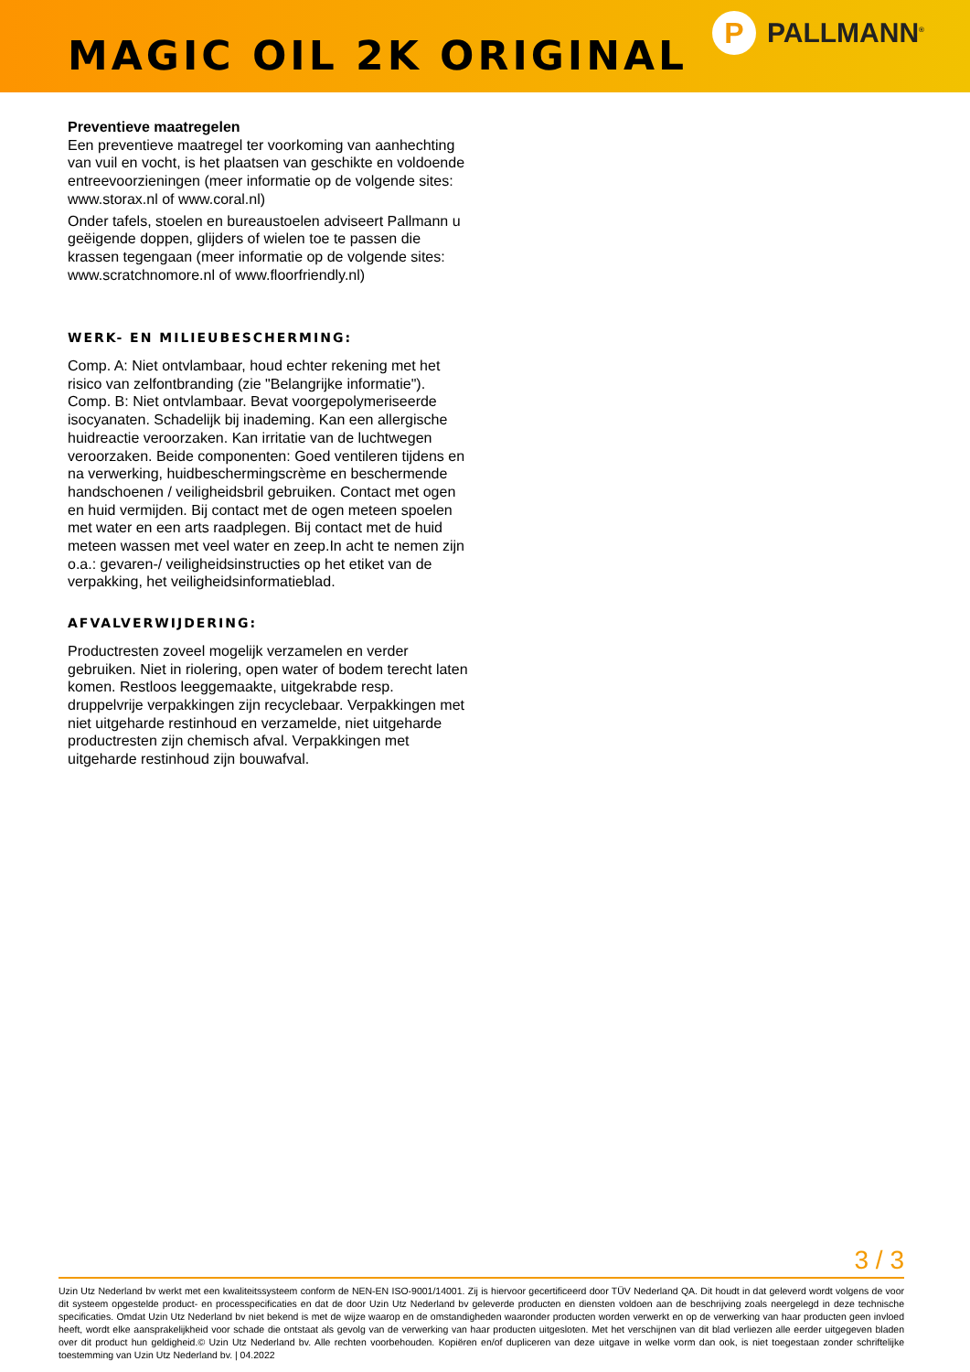MAGIC OIL 2K ORIGINAL
P
PALLMANN<sup>®</sup>
Preventieve maatregelen
Een preventieve maatregel ter voorkoming van aanhechting van vuil en vocht, is het plaatsen van geschikte en voldoende entreevoorzieningen (meer informatie op de volgende sites: www.storax.nl of www.coral.nl)
Onder tafels, stoelen en bureaustoelen adviseert Pallmann u geëigende doppen, glijders of wielen toe te passen die krassen tegengaan (meer informatie op de volgende sites: www.scratchnomore.nl of www.floorfriendly.nl)
WERK- EN MILIEUBESCHERMING:
Comp. A: Niet ontvlambaar, houd echter rekening met het risico van zelfontbranding (zie "Belangrijke informatie"). Comp. B: Niet ontvlambaar. Bevat voorgepolymeriseerde isocyanaten. Schadelijk bij inademing. Kan een allergische huidreactie veroorzaken. Kan irritatie van de luchtwegen veroorzaken. Beide componenten: Goed ventileren tijdens en na verwerking, huidbeschermingscrème en beschermende handschoenen / veiligheidsbril gebruiken. Contact met ogen en huid vermijden. Bij contact met de ogen meteen spoelen met water en een arts raadplegen. Bij contact met de huid meteen wassen met veel water en zeep.In acht te nemen zijn o.a.: gevaren-/ veiligheidsinstructies op het etiket van de verpakking, het veiligheidsinformatieblad.
AFVALVERWIJDERING:
Productresten zoveel mogelijk verzamelen en verder gebruiken. Niet in riolering, open water of bodem terecht laten komen. Restloos leeggemaakte, uitgekrabde resp. druppelvrije verpakkingen zijn recyclebaar. Verpakkingen met niet uitgeharde restinhoud en verzamelde, niet uitgeharde productresten zijn chemisch afval. Verpakkingen met uitgeharde restinhoud zijn bouwafval.
3 / 3
Uzin Utz Nederland bv werkt met een kwaliteitssysteem conform de NEN-EN ISO-9001/14001. Zij is hiervoor gecertificeerd door TÜV Nederland QA. Dit houdt in dat geleverd wordt volgens de voor dit systeem opgestelde product- en processpecificaties en dat de door Uzin Utz Nederland bv geleverde producten en diensten voldoen aan de beschrijving zoals neergelegd in deze technische specificaties. Omdat Uzin Utz Nederland bv niet bekend is met de wijze waarop en de omstandigheden waaronder producten worden verwerkt en op de verwerking van haar producten geen invloed heeft, wordt elke aansprakelijkheid voor schade die ontstaat als gevolg van de verwerking van haar producten uitgesloten. Met het verschijnen van dit blad verliezen alle eerder uitgegeven bladen over dit product hun geldigheid.© Uzin Utz Nederland bv. Alle rechten voorbehouden. Kopiëren en/of dupliceren van deze uitgave in welke vorm dan ook, is niet toegestaan zonder schriftelijke toestemming van Uzin Utz Nederland bv. | 04.2022